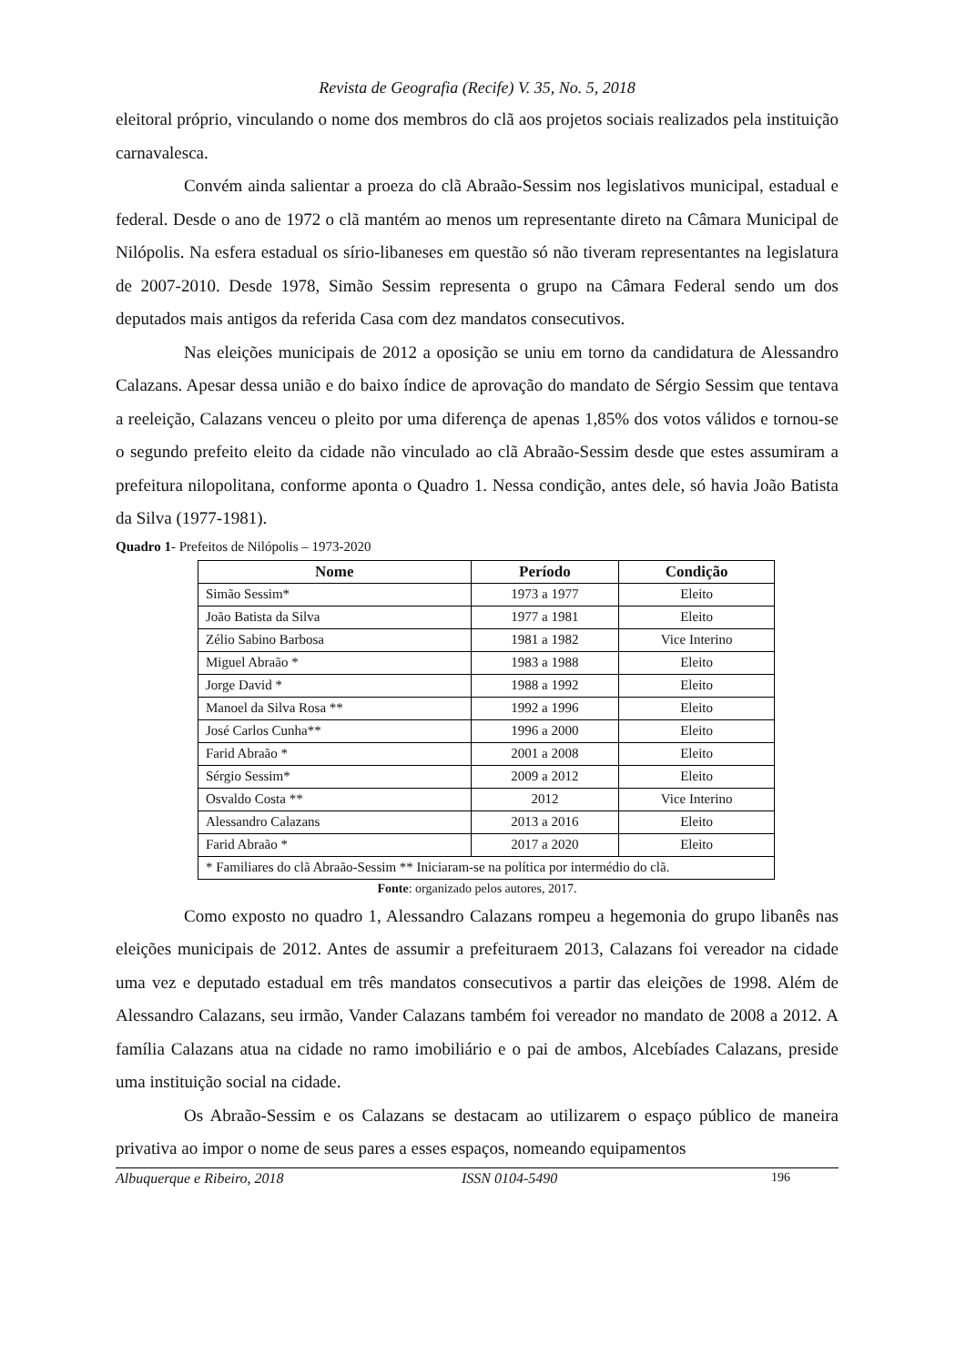Revista de Geografia (Recife) V. 35, No. 5, 2018
eleitoral próprio, vinculando o nome dos membros do clã aos projetos sociais realizados pela instituição carnavalesca.
Convém ainda salientar a proeza do clã Abraão-Sessim nos legislativos municipal, estadual e federal. Desde o ano de 1972 o clã mantém ao menos um representante direto na Câmara Municipal de Nilópolis. Na esfera estadual os sírio-libaneses em questão só não tiveram representantes na legislatura de 2007-2010. Desde 1978, Simão Sessim representa o grupo na Câmara Federal sendo um dos deputados mais antigos da referida Casa com dez mandatos consecutivos.
Nas eleições municipais de 2012 a oposição se uniu em torno da candidatura de Alessandro Calazans. Apesar dessa união e do baixo índice de aprovação do mandato de Sérgio Sessim que tentava a reeleição, Calazans venceu o pleito por uma diferença de apenas 1,85% dos votos válidos e tornou-se o segundo prefeito eleito da cidade não vinculado ao clã Abraão-Sessim desde que estes assumiram a prefeitura nilopolitana, conforme aponta o Quadro 1. Nessa condição, antes dele, só havia João Batista da Silva (1977-1981).
Quadro 1- Prefeitos de Nilópolis – 1973-2020
| Nome | Período | Condição |
| --- | --- | --- |
| Simão Sessim* | 1973 a 1977 | Eleito |
| João Batista da Silva | 1977 a 1981 | Eleito |
| Zélio Sabino Barbosa | 1981 a 1982 | Vice Interino |
| Miguel Abraão * | 1983 a 1988 | Eleito |
| Jorge David * | 1988 a 1992 | Eleito |
| Manoel da Silva Rosa ** | 1992 a 1996 | Eleito |
| José Carlos Cunha** | 1996 a 2000 | Eleito |
| Farid Abraão * | 2001 a 2008 | Eleito |
| Sérgio Sessim* | 2009 a 2012 | Eleito |
| Osvaldo Costa ** | 2012 | Vice Interino |
| Alessandro Calazans | 2013 a 2016 | Eleito |
| Farid Abraão * | 2017 a 2020 | Eleito |
| * Familiares do clã Abraão-Sessim ** Iniciaram-se na política por intermédio do clã. | | |
Fonte: organizado pelos autores, 2017.
Como exposto no quadro 1, Alessandro Calazans rompeu a hegemonia do grupo libanês nas eleições municipais de 2012. Antes de assumir a prefeituraem 2013, Calazans foi vereador na cidade uma vez e deputado estadual em três mandatos consecutivos a partir das eleições de 1998. Além de Alessandro Calazans, seu irmão, Vander Calazans também foi vereador no mandato de 2008 a 2012. A família Calazans atua na cidade no ramo imobiliário e o pai de ambos, Alcebíades Calazans, preside uma instituição social na cidade.
Os Abraão-Sessim e os Calazans se destacam ao utilizarem o espaço público de maneira privativa ao impor o nome de seus pares a esses espaços, nomeando equipamentos
Albuquerque e Ribeiro, 2018 ISSN 0104-5490 196